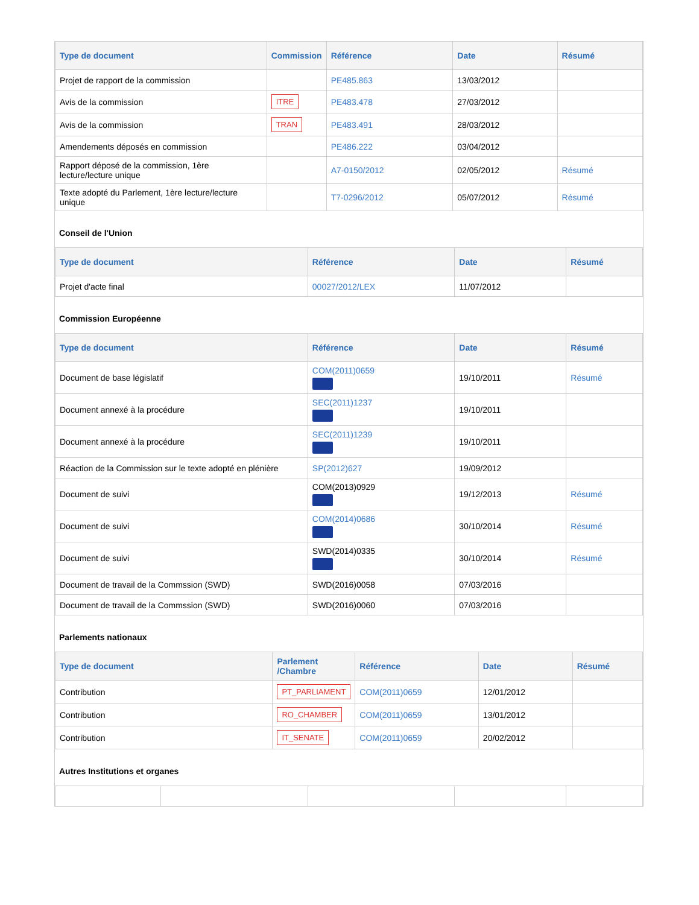| Type de document | Commission | Référence | Date | Résumé |
| --- | --- | --- | --- | --- |
| Projet de rapport de la commission | | PE485.863 | 13/03/2012 | |
| Avis de la commission | ITRE | PE483.478 | 27/03/2012 | |
| Avis de la commission | TRAN | PE483.491 | 28/03/2012 | |
| Amendements déposés en commission | | PE486.222 | 03/04/2012 | |
| Rapport déposé de la commission, 1ère lecture/lecture unique | | A7-0150/2012 | 02/05/2012 | Résumé |
| Texte adopté du Parlement, 1ère lecture/lecture unique | | T7-0296/2012 | 05/07/2012 | Résumé |
Conseil de l'Union
| Type de document | Référence | Date | Résumé |
| --- | --- | --- | --- |
| Projet d'acte final | 00027/2012/LEX | 11/07/2012 | |
Commission Européenne
| Type de document | Référence | Date | Résumé |
| --- | --- | --- | --- |
| Document de base législatif | COM(2011)0659 | 19/10/2011 | Résumé |
| Document annexé à la procédure | SEC(2011)1237 | 19/10/2011 | |
| Document annexé à la procédure | SEC(2011)1239 | 19/10/2011 | |
| Réaction de la Commission sur le texte adopté en plénière | SP(2012)627 | 19/09/2012 | |
| Document de suivi | COM(2013)0929 | 19/12/2013 | Résumé |
| Document de suivi | COM(2014)0686 | 30/10/2014 | Résumé |
| Document de suivi | SWD(2014)0335 | 30/10/2014 | Résumé |
| Document de travail de la Commssion (SWD) | SWD(2016)0058 | 07/03/2016 | |
| Document de travail de la Commssion (SWD) | SWD(2016)0060 | 07/03/2016 | |
Parlements nationaux
| Type de document | Parlement /Chambre | Référence | Date | Résumé |
| --- | --- | --- | --- | --- |
| Contribution | PT_PARLIAMENT | COM(2011)0659 | 12/01/2012 | |
| Contribution | RO_CHAMBER | COM(2011)0659 | 13/01/2012 | |
| Contribution | IT_SENATE | COM(2011)0659 | 20/02/2012 | |
Autres Institutions et organes